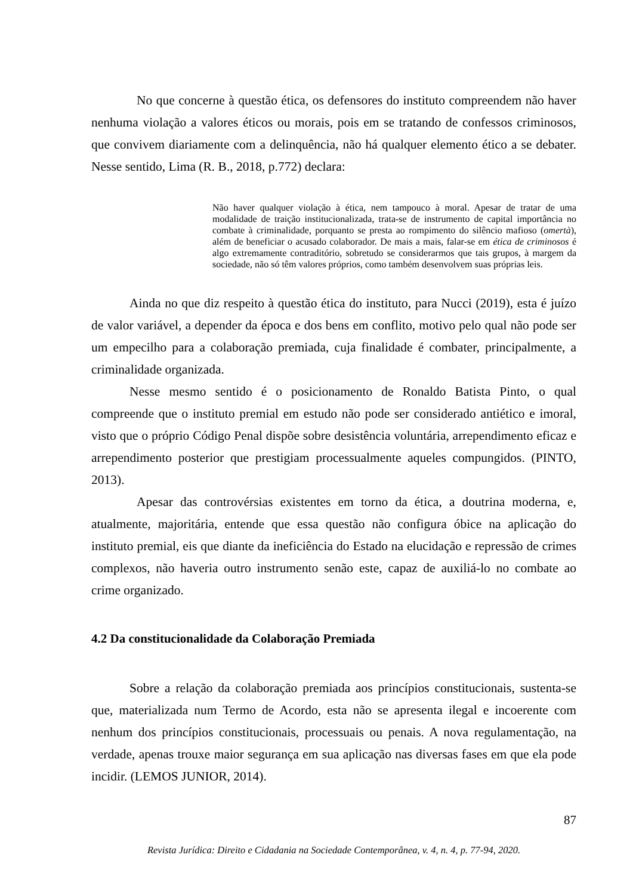No que concerne à questão ética, os defensores do instituto compreendem não haver nenhuma violação a valores éticos ou morais, pois em se tratando de confessos criminosos, que convivem diariamente com a delinquência, não há qualquer elemento ético a se debater. Nesse sentido, Lima (R. B., 2018, p.772) declara:
Não haver qualquer violação à ética, nem tampouco à moral. Apesar de tratar de uma modalidade de traição institucionalizada, trata-se de instrumento de capital importância no combate à criminalidade, porquanto se presta ao rompimento do silêncio mafioso (omertà), além de beneficiar o acusado colaborador. De mais a mais, falar-se em ética de criminosos é algo extremamente contraditório, sobretudo se considerarmos que tais grupos, à margem da sociedade, não só têm valores próprios, como também desenvolvem suas próprias leis.
Ainda no que diz respeito à questão ética do instituto, para Nucci (2019), esta é juízo de valor variável, a depender da época e dos bens em conflito, motivo pelo qual não pode ser um empecilho para a colaboração premiada, cuja finalidade é combater, principalmente, a criminalidade organizada.
Nesse mesmo sentido é o posicionamento de Ronaldo Batista Pinto, o qual compreende que o instituto premial em estudo não pode ser considerado antiético e imoral, visto que o próprio Código Penal dispõe sobre desistência voluntária, arrependimento eficaz e arrependimento posterior que prestigiam processualmente aqueles compungidos. (PINTO, 2013).
Apesar das controvérsias existentes em torno da ética, a doutrina moderna, e, atualmente, majoritária, entende que essa questão não configura óbice na aplicação do instituto premial, eis que diante da ineficiência do Estado na elucidação e repressão de crimes complexos, não haveria outro instrumento senão este, capaz de auxiliá-lo no combate ao crime organizado.
4.2 Da constitucionalidade da Colaboração Premiada
Sobre a relação da colaboração premiada aos princípios constitucionais, sustenta-se que, materializada num Termo de Acordo, esta não se apresenta ilegal e incoerente com nenhum dos princípios constitucionais, processuais ou penais. A nova regulamentação, na verdade, apenas trouxe maior segurança em sua aplicação nas diversas fases em que ela pode incidir. (LEMOS JUNIOR, 2014).
87
Revista Jurídica: Direito e Cidadania na Sociedade Contemporânea, v. 4, n. 4, p. 77-94, 2020.